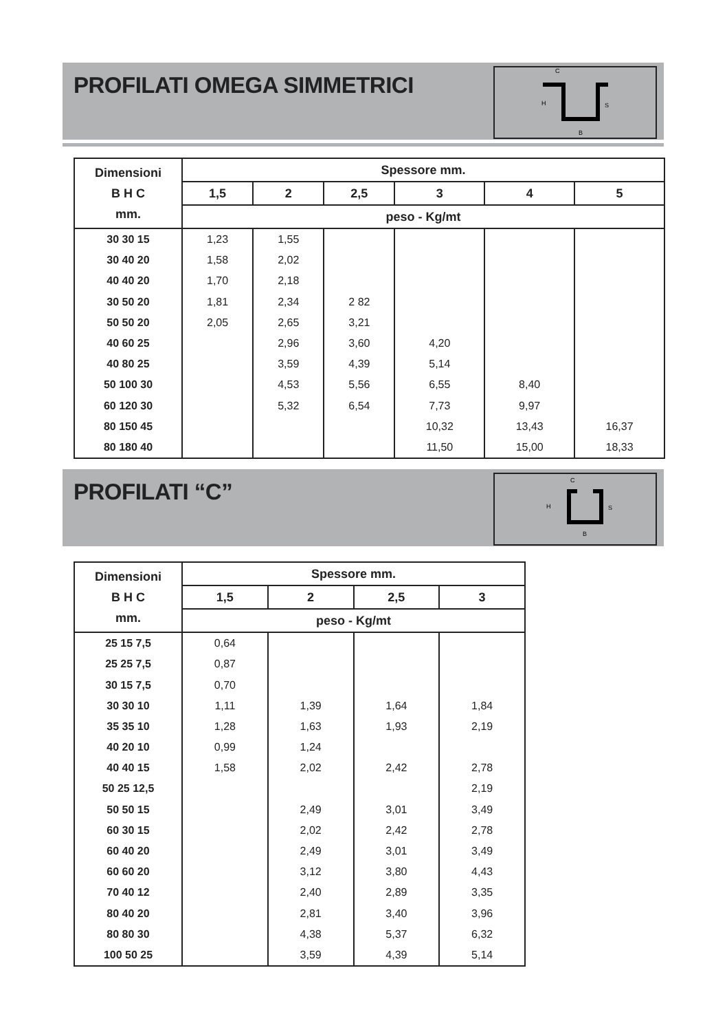PROFILATI OMEGA SIMMETRICI
H
C
S
B
| Dimensioni B H C mm. | Spessore mm. | | | | | |
| --- | --- | --- | --- | --- | --- | --- |
| | 1,5 | 2 | 2,5 | 3 | 4 | 5 |
| | peso - Kg/mt | | | | | |
| 30 30 15 | 1,23 | 1,55 | | | | |
| 30 40 20 | 1,58 | 2,02 | | | | |
| 40 40 20 | 1,70 | 2,18 | | | | |
| 30 50 20 | 1,81 | 2,34 | 2 82 | | | |
| 50 50 20 | 2,05 | 2,65 | 3,21 | | | |
| 40 60 25 | | 2,96 | 3,60 | 4,20 | | |
| 40 80 25 | | 3,59 | 4,39 | 5,14 | | |
| 50 100 30 | | 4,53 | 5,56 | 6,55 | 8,40 | |
| 60 120 30 | | 5,32 | 6,54 | 7,73 | 9,97 | |
| 80 150 45 | | | | 10,32 | 13,43 | 16,37 |
| 80 180 40 | | | | 11,50 | 15,00 | 18,33 |
PROFILATI “C”
H
C
S
B
| Dimensioni B H C mm. | Spessore mm. | | | |
| --- | --- | --- | --- | --- |
| | 1,5 | 2 | 2,5 | 3 |
| | peso - Kg/mt | | | |
| 25 15 7,5 | 0,64 | | | |
| 25 25 7,5 | 0,87 | | | |
| 30 15 7,5 | 0,70 | | | |
| 30 30 10 | 1,11 | 1,39 | 1,64 | 1,84 |
| 35 35 10 | 1,28 | 1,63 | 1,93 | 2,19 |
| 40 20 10 | 0,99 | 1,24 | | |
| 40 40 15 | 1,58 | 2,02 | 2,42 | 2,78 |
| 50 25 12,5 | | | | 2,19 |
| 50 50 15 | | 2,49 | 3,01 | 3,49 |
| 60 30 15 | | 2,02 | 2,42 | 2,78 |
| 60 40 20 | | 2,49 | 3,01 | 3,49 |
| 60 60 20 | | 3,12 | 3,80 | 4,43 |
| 70 40 12 | | 2,40 | 2,89 | 3,35 |
| 80 40 20 | | 2,81 | 3,40 | 3,96 |
| 80 80 30 | | 4,38 | 5,37 | 6,32 |
| 100 50 25 | | 3,59 | 4,39 | 5,14 |